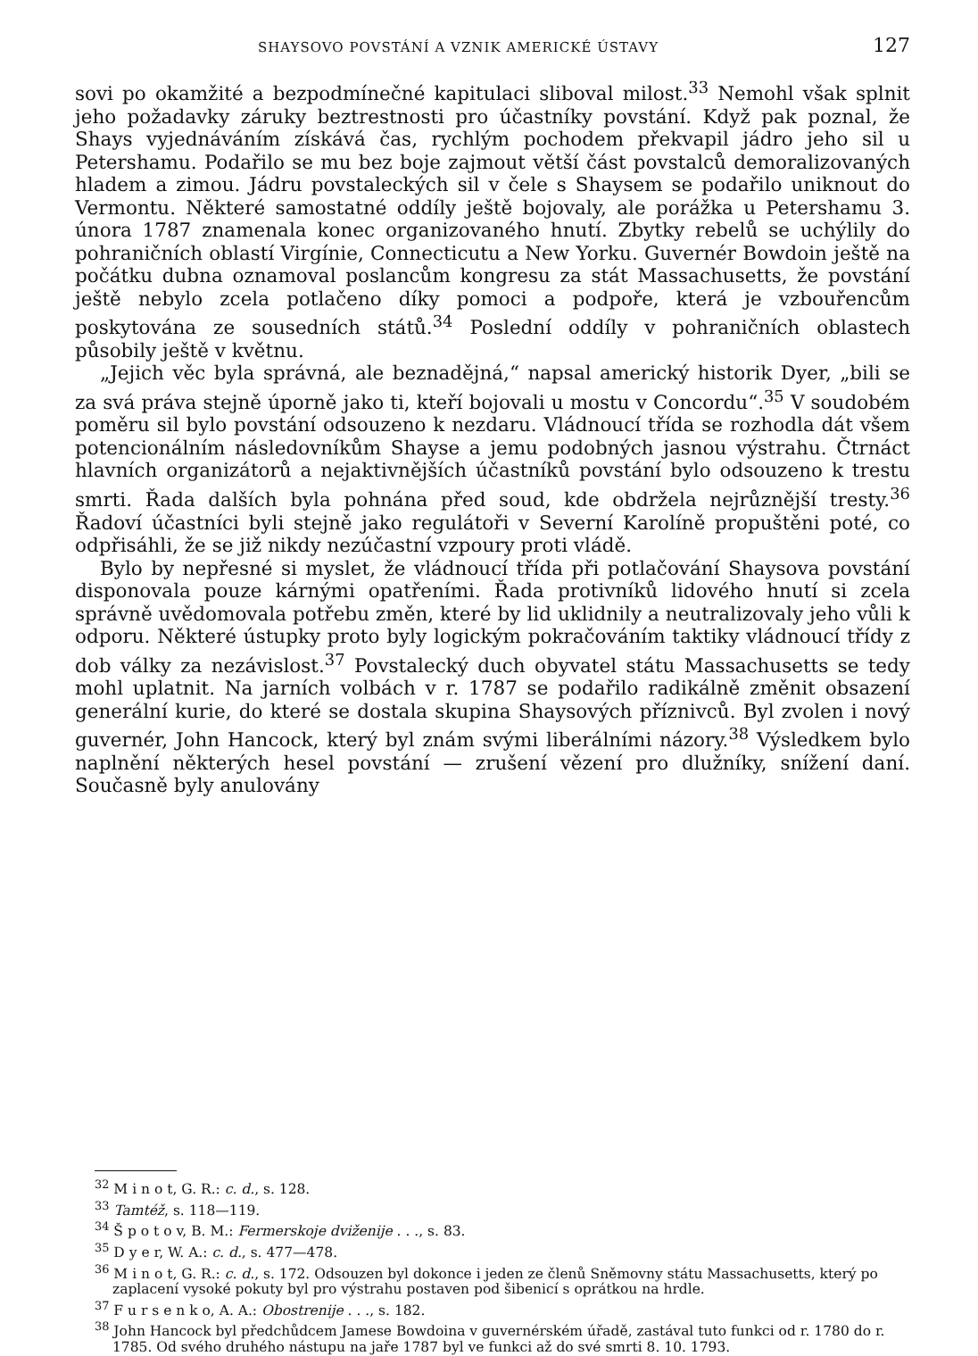SHAYSOVO POVSTÁNÍ A VZNIK AMERICKÉ ÚSTAVY 127
sovi po okamžité a bezpodmínečné kapitulaci sliboval milost.<sup>33</sup> Nemohl však splnit jeho požadavky záruky beztrestnosti pro účastníky povstání. Když pak poznal, že Shays vyjednáváním získává čas, rychlým pochodem překvapil jádro jeho sil u Petershamu. Podařilo se mu bez boje zajmout větší část povstalců demoralizovaných hladem a zimou. Jádru povstaleckých sil v čele s Shaysem se podařilo uniknout do Vermontu. Některé samostatné oddíly ještě bojovaly, ale porážka u Petershamu 3. února 1787 znamenala konec organizovaného hnutí. Zbytky rebelů se uchýlily do pohraničních oblastí Virgínie, Connecticutu a New Yorku. Guvernér Bowdoin ještě na počátku dubna oznamoval poslancům kongresu za stát Massachusetts, že povstání ještě nebylo zcela potlačeno díky pomoci a podpoře, která je vzbouřencům poskytována ze sousedních států.<sup>34</sup> Poslední oddíly v pohraničních oblastech působily ještě v květnu.
„Jejich věc byla správná, ale beznadějná,“ napsal americký historik Dyer, „bili se za svá práva stejně úporně jako ti, kteří bojovali u mostu v Concordu“.<sup>35</sup> V soudobém poměru sil bylo povstání odsouzeno k nezdaru. Vládnoucí třída se rozhodla dát všem potencionálním následovníkům Shayse a jemu podobných jasnou výstrahu. Čtrnáct hlavních organizátorů a nejaktivnějších účastníků povstání bylo odsouzeno k trestu smrti. Řada dalších byla pohnána před soud, kde obdržela nejrůznější tresty.<sup>36</sup> Řadoví účastníci byli stejně jako regulátoři v Severní Karolíně propuštěni poté, co odpřisáhli, že se již nikdy nezúčastní vzpoury proti vládě.
Bylo by nepřesné si myslet, že vládnoucí třída při potlačování Shaysova povstání disponovala pouze kárnými opatřeními. Řada protivníků lidového hnutí si zcela správně uvědomovala potřebu změn, které by lid uklidnily a neutralizovaly jeho vůli k odporu. Některé ústupky proto byly logickým pokračováním taktiky vládnoucí třídy z dob války za nezávislost.<sup>37</sup> Povstalecký duch obyvatel státu Massachusetts se tedy mohl uplatnit. Na jarních volbách v r. 1787 se podařilo radikálně změnit obsazení generální kurie, do které se dostala skupina Shaysových příznivců. Byl zvolen i nový guvernér, John Hancock, který byl znám svými liberálními názory.<sup>38</sup> Výsledkem bylo naplnění některých hesel povstání — zrušení vězení pro dlužníky, snížení daní. Současně byly anulovány
<sup>32</sup> M i n o t, G. R.: c. d., s. 128.
<sup>33</sup> Tamtéž, s. 118—119.
<sup>34</sup> Š p o t o v, B. M.: Fermerskoje dviženije . . ., s. 83.
<sup>35</sup> D y e r, W. A.: c. d., s. 477—478.
<sup>36</sup> M i n o t, G. R.: c. d., s. 172. Odsouzen byl dokonce i jeden ze členů Sněmovny státu Massachusetts, který po zaplacení vysoké pokuty byl pro výstrahu postaven pod šibenicí s oprátkou na hrdle.
<sup>37</sup> F u r s e n k o, A. A.: Obostrenije . . ., s. 182.
<sup>38</sup> John Hancock byl předchůdcem Jamese Bowdoina v guvernérském úřadě, zastával tuto funkci od r. 1780 do r. 1785. Od svého druhého nástupu na jaře 1787 byl ve funkci až do své smrti 8. 10. 1793.